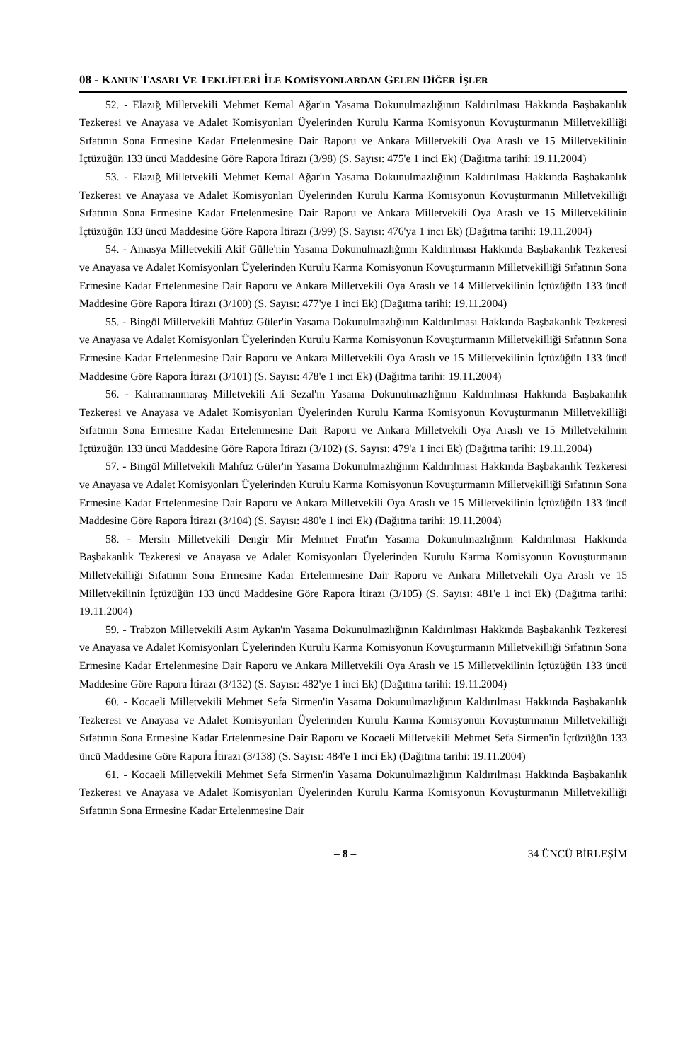08 - KANUN TASARI VE TEKLİFLERİ İLE KOMİSYONLARDAN GELEN DİĞER İŞLER
52. - Elazığ Milletvekili Mehmet Kemal Ağar'ın Yasama Dokunulmazlığının Kaldırılması Hakkında Başbakanlık Tezkeresi ve Anayasa ve Adalet Komisyonları Üyelerinden Kurulu Karma Komisyonun Kovuşturmanın Milletvekilliği Sıfatının Sona Ermesine Kadar Ertelenmesine Dair Raporu ve Ankara Milletvekili Oya Araslı ve 15 Milletvekilinin İçtüzüğün 133 üncü Maddesine Göre Rapora İtirazı (3/98) (S. Sayısı: 475'e 1 inci Ek) (Dağıtma tarihi: 19.11.2004)
53. - Elazığ Milletvekili Mehmet Kemal Ağar'ın Yasama Dokunulmazlığının Kaldırılması Hakkında Başbakanlık Tezkeresi ve Anayasa ve Adalet Komisyonları Üyelerinden Kurulu Karma Komisyonun Kovuşturmanın Milletvekilliği Sıfatının Sona Ermesine Kadar Ertelenmesine Dair Raporu ve Ankara Milletvekili Oya Araslı ve 15 Milletvekilinin İçtüzüğün 133 üncü Maddesine Göre Rapora İtirazı (3/99) (S. Sayısı: 476'ya 1 inci Ek) (Dağıtma tarihi: 19.11.2004)
54. - Amasya Milletvekili Akif Gülle'nin Yasama Dokunulmazlığının Kaldırılması Hakkında Başbakanlık Tezkeresi ve Anayasa ve Adalet Komisyonları Üyelerinden Kurulu Karma Komisyonun Kovuşturmanın Milletvekilliği Sıfatının Sona Ermesine Kadar Ertelenmesine Dair Raporu ve Ankara Milletvekili Oya Araslı ve 14 Milletvekilinin İçtüzüğün 133 üncü Maddesine Göre Rapora İtirazı (3/100) (S. Sayısı: 477'ye 1 inci Ek) (Dağıtma tarihi: 19.11.2004)
55. - Bingöl Milletvekili Mahfuz Güler'in Yasama Dokunulmazlığının Kaldırılması Hakkında Başbakanlık Tezkeresi ve Anayasa ve Adalet Komisyonları Üyelerinden Kurulu Karma Komisyonun Kovuşturmanın Milletvekilliği Sıfatının Sona Ermesine Kadar Ertelenmesine Dair Raporu ve Ankara Milletvekili Oya Araslı ve 15 Milletvekilinin İçtüzüğün 133 üncü Maddesine Göre Rapora İtirazı (3/101) (S. Sayısı: 478'e 1 inci Ek) (Dağıtma tarihi: 19.11.2004)
56. - Kahramanmaraş Milletvekili Ali Sezal'ın Yasama Dokunulmazlığının Kaldırılması Hakkında Başbakanlık Tezkeresi ve Anayasa ve Adalet Komisyonları Üyelerinden Kurulu Karma Komisyonun Kovuşturmanın Milletvekilliği Sıfatının Sona Ermesine Kadar Ertelenmesine Dair Raporu ve Ankara Milletvekili Oya Araslı ve 15 Milletvekilinin İçtüzüğün 133 üncü Maddesine Göre Rapora İtirazı (3/102) (S. Sayısı: 479'a 1 inci Ek) (Dağıtma tarihi: 19.11.2004)
57. - Bingöl Milletvekili Mahfuz Güler'in Yasama Dokunulmazlığının Kaldırılması Hakkında Başbakanlık Tezkeresi ve Anayasa ve Adalet Komisyonları Üyelerinden Kurulu Karma Komisyonun Kovuşturmanın Milletvekilliği Sıfatının Sona Ermesine Kadar Ertelenmesine Dair Raporu ve Ankara Milletvekili Oya Araslı ve 15 Milletvekilinin İçtüzüğün 133 üncü Maddesine Göre Rapora İtirazı (3/104) (S. Sayısı: 480'e 1 inci Ek) (Dağıtma tarihi: 19.11.2004)
58. - Mersin Milletvekili Dengir Mir Mehmet Fırat'ın Yasama Dokunulmazlığının Kaldırılması Hakkında Başbakanlık Tezkeresi ve Anayasa ve Adalet Komisyonları Üyelerinden Kurulu Karma Komisyonun Kovuşturmanın Milletvekilliği Sıfatının Sona Ermesine Kadar Ertelenmesine Dair Raporu ve Ankara Milletvekili Oya Araslı ve 15 Milletvekilinin İçtüzüğün 133 üncü Maddesine Göre Rapora İtirazı (3/105) (S. Sayısı: 481'e 1 inci Ek) (Dağıtma tarihi: 19.11.2004)
59. - Trabzon Milletvekili Asım Aykan'ın Yasama Dokunulmazlığının Kaldırılması Hakkında Başbakanlık Tezkeresi ve Anayasa ve Adalet Komisyonları Üyelerinden Kurulu Karma Komisyonun Kovuşturmanın Milletvekilliği Sıfatının Sona Ermesine Kadar Ertelenmesine Dair Raporu ve Ankara Milletvekili Oya Araslı ve 15 Milletvekilinin İçtüzüğün 133 üncü Maddesine Göre Rapora İtirazı (3/132) (S. Sayısı: 482'ye 1 inci Ek) (Dağıtma tarihi: 19.11.2004)
60. - Kocaeli Milletvekili Mehmet Sefa Sirmen'in Yasama Dokunulmazlığının Kaldırılması Hakkında Başbakanlık Tezkeresi ve Anayasa ve Adalet Komisyonları Üyelerinden Kurulu Karma Komisyonun Kovuşturmanın Milletvekilliği Sıfatının Sona Ermesine Kadar Ertelenmesine Dair Raporu ve Kocaeli Milletvekili Mehmet Sefa Sirmen'in İçtüzüğün 133 üncü Maddesine Göre Rapora İtirazı (3/138) (S. Sayısı: 484'e 1 inci Ek) (Dağıtma tarihi: 19.11.2004)
61. - Kocaeli Milletvekili Mehmet Sefa Sirmen'in Yasama Dokunulmazlığının Kaldırılması Hakkında Başbakanlık Tezkeresi ve Anayasa ve Adalet Komisyonları Üyelerinden Kurulu Karma Komisyonun Kovuşturmanın Milletvekilliği Sıfatının Sona Ermesine Kadar Ertelenmesine Dair
– 8 – 34 ÜNCÜ BİRLEŞİM